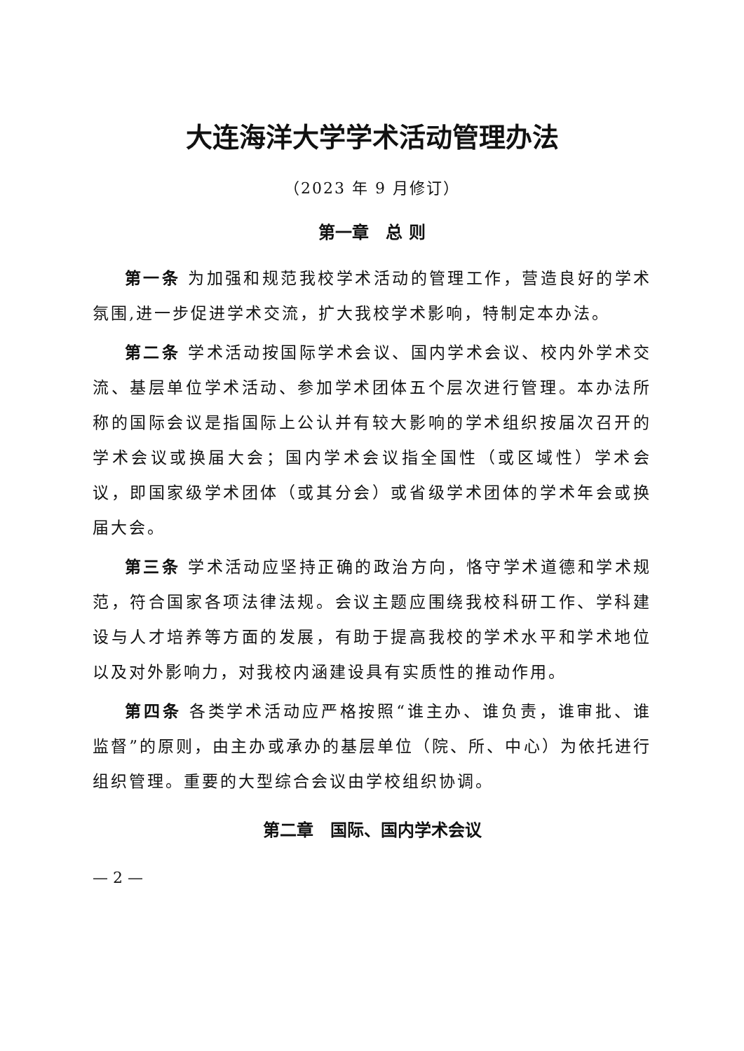大连海洋大学学术活动管理办法
（2023 年 9 月修订）
第一章　总 则
第一条 为加强和规范我校学术活动的管理工作，营造良好的学术氛围,进一步促进学术交流，扩大我校学术影响，特制定本办法。
第二条 学术活动按国际学术会议、国内学术会议、校内外学术交流、基层单位学术活动、参加学术团体五个层次进行管理。本办法所称的国际会议是指国际上公认并有较大影响的学术组织按届次召开的学术会议或换届大会；国内学术会议指全国性（或区域性）学术会议，即国家级学术团体（或其分会）或省级学术团体的学术年会或换届大会。
第三条 学术活动应坚持正确的政治方向，恪守学术道德和学术规范，符合国家各项法律法规。会议主题应围绕我校科研工作、学科建设与人才培养等方面的发展，有助于提高我校的学术水平和学术地位以及对外影响力，对我校内涵建设具有实质性的推动作用。
第四条 各类学术活动应严格按照“谁主办、谁负责，谁审批、谁监督”的原则，由主办或承办的基层单位（院、所、中心）为依托进行组织管理。重要的大型综合会议由学校组织协调。
第二章　国际、国内学术会议
— 2 —